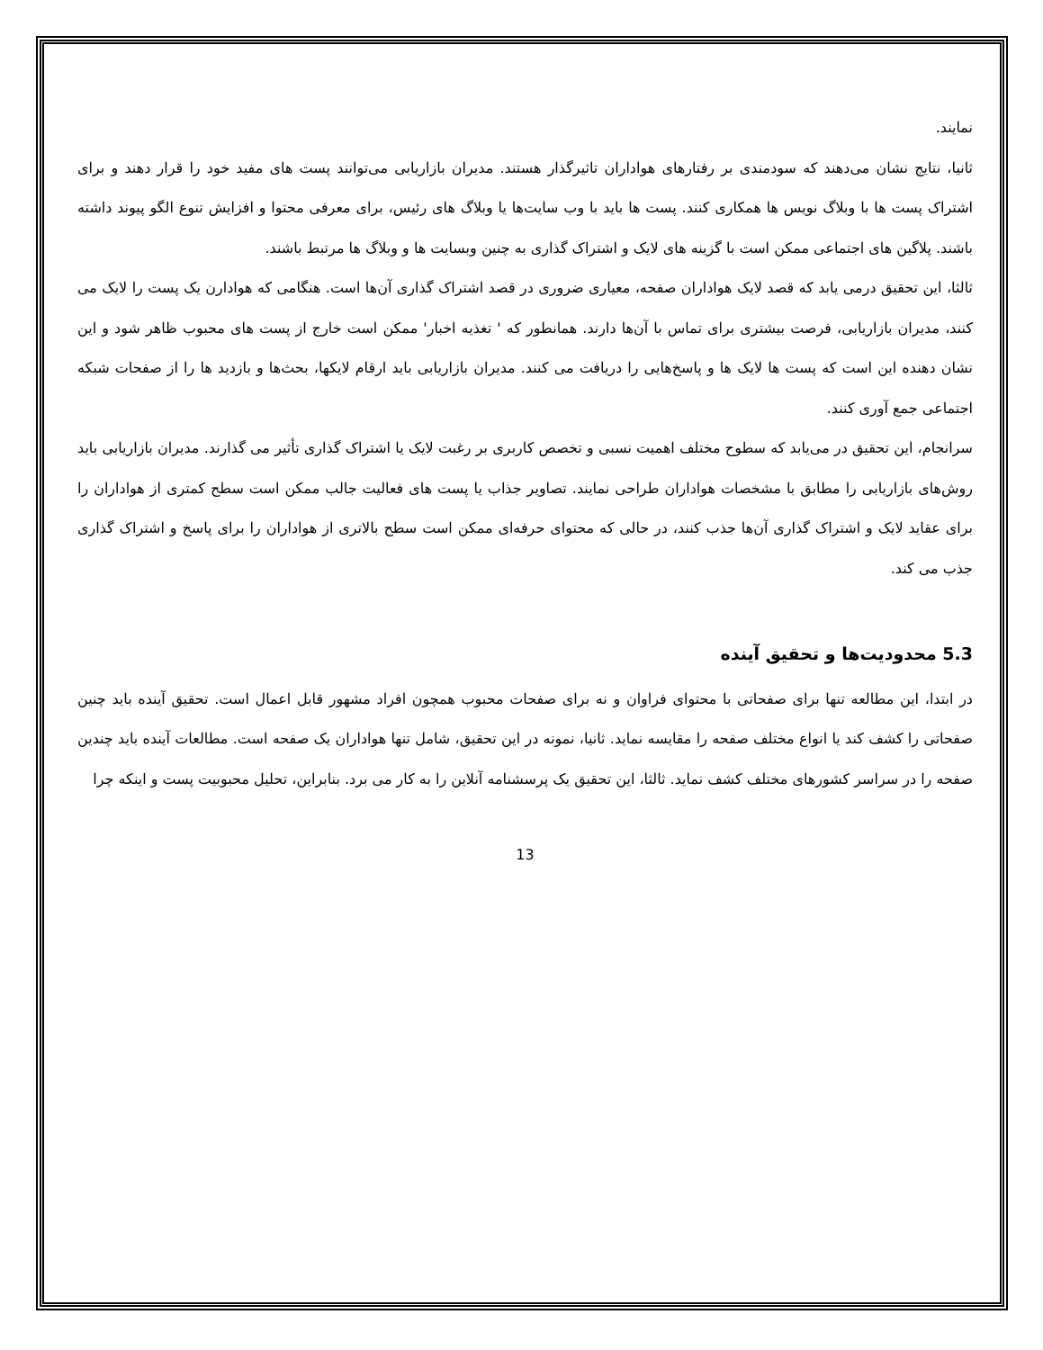نمایند.
ثانیا، نتایج نشان می‌دهند که سودمندی بر رفتارهای هواداران تاثیرگذار هستند. مدیران بازاریابی می‌توانند پست های مفید خود را قرار دهند و برای اشتراک پست ها با وبلاگ نویس ها همکاری کنند. پست ها باید با وب سایت‌ها یا وبلاگ های رئیس، برای معرفی محتوا و افزایش تنوع الگو پیوند داشته باشند. پلاگین های اجتماعی ممکن است با گزینه های لایک و اشتراک گذاری به چنین وبسایت ها و وبلاگ ها مرتبط باشند.
ثالثا، این تحقیق درمی یابد که قصد لایک هواداران صفحه، معیاری ضروری در قصد اشتراک گذاری آن‌ها است. هنگامی که هوادارن یک پست را لایک می کنند، مدیران بازاریابی، فرصت بیشتری برای تماس با آن‌ها دارند. همانطور که ' تغذیه اخبار' ممکن است خارج از پست های محبوب ظاهر شود و این نشان دهنده این است که پست ها لایک ها و پاسخ‌هایی را دریافت می کنند. مدیران بازاریابی باید ارقام لایکها، بحث‌ها و بازدید ها را از صفحات شبکه اجتماعی جمع آوری کنند.
سرانجام، این تحقیق در می‌یابد که سطوح مختلف اهمیت نسبی و تخصص کاربری بر رغبت لایک یا اشتراک گذاری تأثیر می گذارند. مدیران بازاریابی باید روش‌های بازاریابی را مطابق با مشخصات هواداران طراحی نمایند. تصاویر جذاب یا پست های فعالیت جالب ممکن است سطح کمتری از هواداران را برای عقاید لایک و اشتراک گذاری آن‌ها جذب کنند، در حالی که محتوای حرفه‌ای ممکن است سطح بالاتری از هواداران را برای پاسخ و اشتراک گذاری جذب می کند.
5.3 محدودیت‌ها و تحقیق آینده
در ابتدا، این مطالعه تنها برای صفحاتی با محتوای فراوان و نه برای صفحات محبوب همچون افراد مشهور قابل اعمال است. تحقیق آینده باید چنین صفحاتی را کشف کند یا انواع مختلف صفحه را مقایسه نماید. ثانیا، نمونه در این تحقیق، شامل تنها هواداران یک صفحه است. مطالعات آینده باید چندین صفحه را در سراسر کشورهای مختلف کشف نماید. ثالثا، این تحقیق یک پرسشنامه آنلاین را به کار می برد. بنابراین، تحلیل محبوبیت پست و اینکه چرا
13